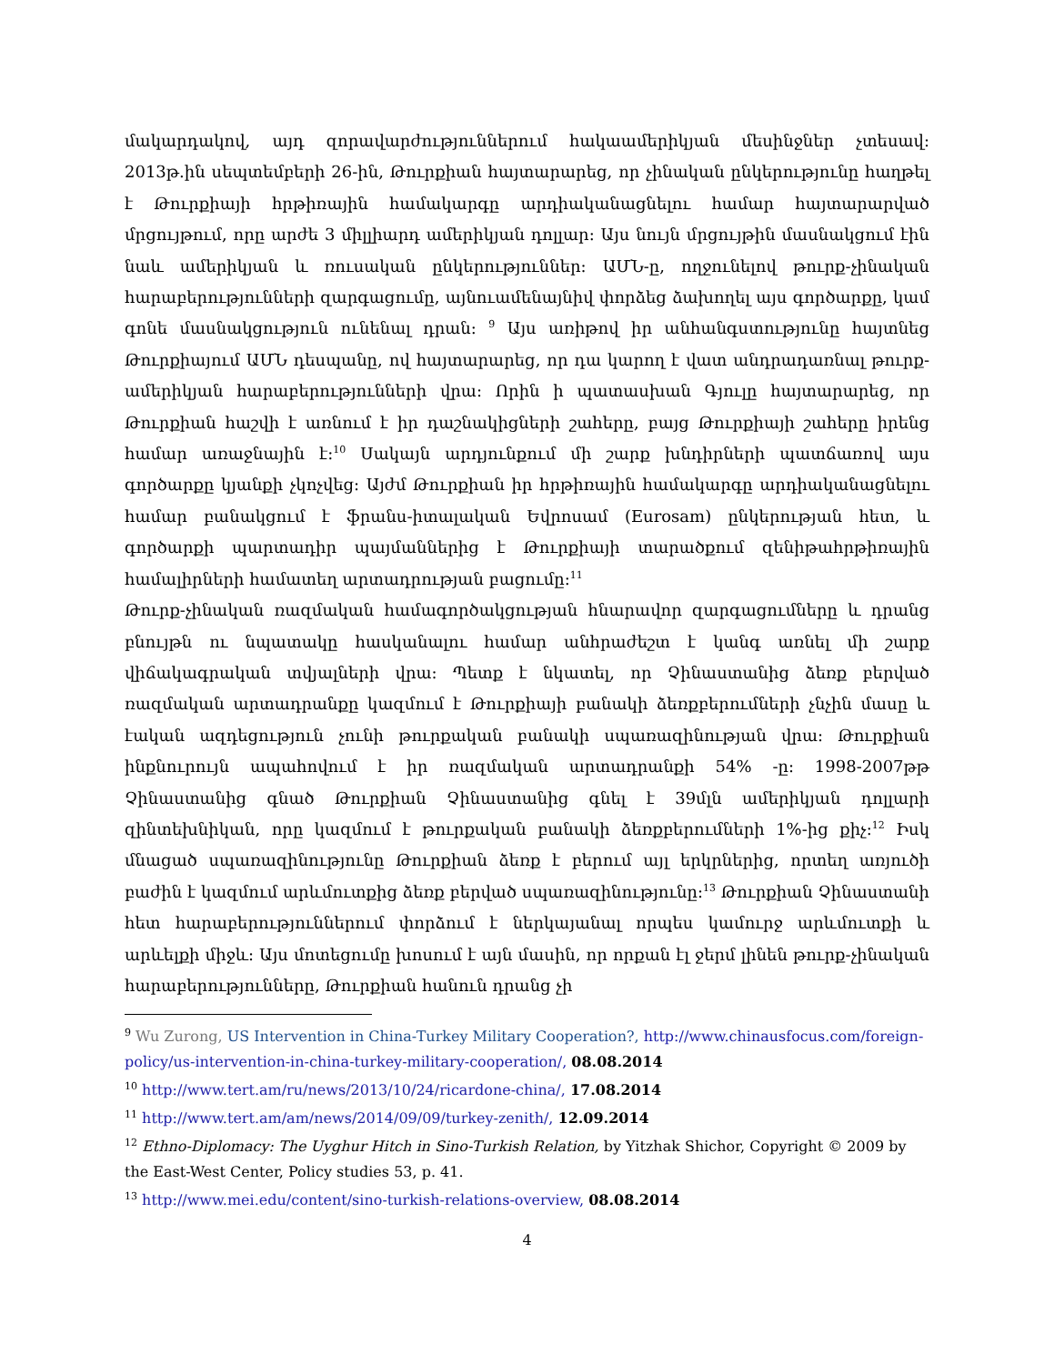մակարդակով, այդ զորավարժություններում հակաամերիկյան մեսինջներ չտեսավ: 2013թ.ին սեպտեմբերի 26-ին, Թուրքիան հայտարարեց, որ չինական ընկերությունը հաղթել է Թուրքիայի հրթիռային համակարգը արդիականացնելու համար հայտարարված մրցույթում, որը արժե 3 միլլիարդ ամերիկյան դոլլար: Այս նույն մրցույթին մասնակցում էին նաև ամերիկյան և ռուսական ընկերություններ: ԱՄՆ-ը, ողջունելով թուրք-չինական հարաբերությունների զարգացումը, այնուամենայնիվ փորձեց ձախողել այս գործարքը, կամ գոնե մասնակցություն ունենալ դրան: <sup>9</sup> Այս առիթով իր անհանգստությունը հայտնեց Թուրքիայում ԱՄՆ դեսպանը, ով հայտարարեց, որ դա կարող է վատ անդրադառնալ թուրք-ամերիկյան հարաբերությունների վրա: Որին ի պատասխան Գյուլը հայտարարեց, որ Թուրքիան հաշվի է առնում է իր դաշնակիցների շահերը, բայց Թուրքիայի շահերը իրենց համար առաջնային է:<sup>10</sup> Սակայն արդյունքում մի շարք խնդիրների պատճառով այս գործարքը կյանքի չկոչվեց: Այժմ Թուրքիան իր հրթիռային համակարգը արդիականացնելու համար բանակցում է ֆրանս-իտալական Եվրոսամ (Eurosam) ընկերության հետ, և գործարքի պարտադիր պայմաններից է Թուրքիայի տարածքում զենիթահրթիռային համալիրների համատեղ արտադրության բացումը:<sup>11</sup>
Թուրք-չինական ռազմական համագործակցության հնարավոր զարգացումները և դրանց բնույթն ու նպատակը հասկանալու համար անհրաժեշտ է կանգ առնել մի շարք վիճակագրական տվյալների վրա: Պետք է նկատել, որ Չինաստանից ձեռք բերված ռազմական արտադրանքը կազմում է Թուրքիայի բանակի ձեռքբերումների չնչին մասը և էական ազդեցություն չունի թուրքական բանակի սպառազինության վրա: Թուրքիան ինքնուրույն ապահովում է իր ռազմական արտադրանքի 54% -ը: 1998-2007թթ Չինաստանից գնած Թուրքիան Չինաստանից գնել է 39մլն ամերիկյան դոլլարի զինտեխնիկան, որը կազմում է թուրքական բանակի ձեռքբերումների 1%-ից քիչ:<sup>12</sup> Իսկ մնացած սպառազինությունը Թուրքիան ձեռք է բերում այլ երկրներից, որտեղ առյուծի բաժին է կազմում արևմուտքից ձեռք բերված սպառազինությունը:<sup>13</sup> Թուրքիան Չինաստանի հետ հարաբերություններում փորձում է ներկայանալ որպես կամուրջ արևմուտքի և արևելքի միջև: Այս մոտեցումը խոսում է այն մասին, որ որքան էլ ջերմ լինեն թուրք-չինական հարաբերությունները, Թուրքիան հանուն դրանց չի
<sup>9</sup> Wu Zurong, US Intervention in China-Turkey Military Cooperation?, http://www.chinausfocus.com/foreign-policy/us-intervention-in-china-turkey-military-cooperation/, 08.08.2014
<sup>10</sup> http://www.tert.am/ru/news/2013/10/24/ricardone-china/, 17.08.2014
<sup>11</sup> http://www.tert.am/am/news/2014/09/09/turkey-zenith/, 12.09.2014
<sup>12</sup> Ethno-Diplomacy: The Uyghur Hitch in Sino-Turkish Relation, by Yitzhak Shichor, Copyright © 2009 by the East-West Center, Policy studies 53, p. 41.
<sup>13</sup> http://www.mei.edu/content/sino-turkish-relations-overview, 08.08.2014
4